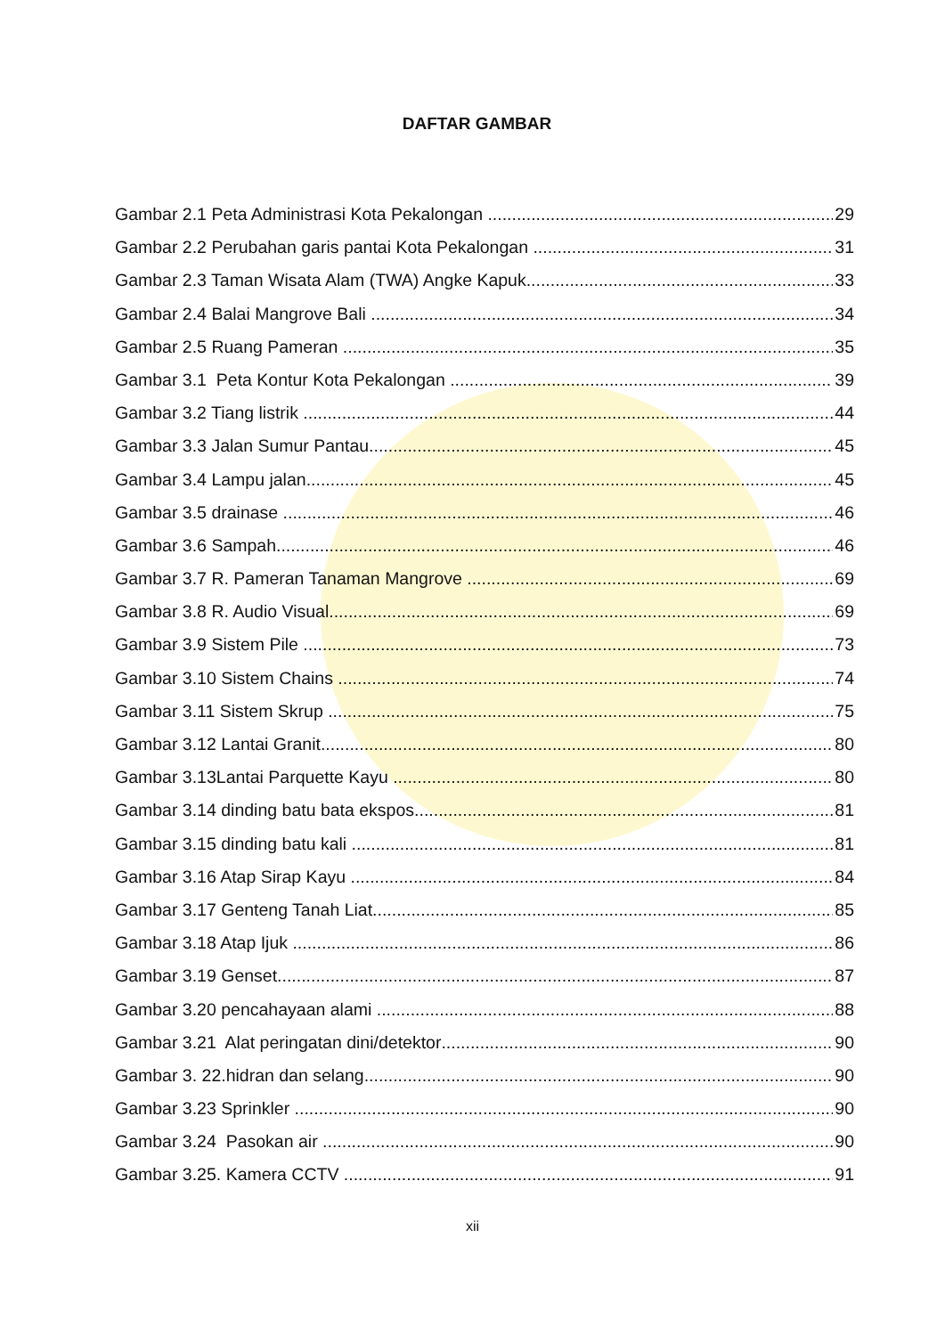DAFTAR GAMBAR
Gambar 2.1 Peta Administrasi Kota Pekalongan 29
Gambar 2.2 Perubahan garis pantai Kota Pekalongan 31
Gambar 2.3 Taman Wisata Alam (TWA) Angke Kapuk 33
Gambar 2.4 Balai Mangrove Bali 34
Gambar 2.5 Ruang Pameran 35
Gambar 3.1 Peta Kontur Kota Pekalongan 39
Gambar 3.2 Tiang listrik 44
Gambar 3.3 Jalan Sumur Pantau 45
Gambar 3.4 Lampu jalan 45
Gambar 3.5 drainase 46
Gambar 3.6 Sampah 46
Gambar 3.7 R. Pameran Tanaman Mangrove 69
Gambar 3.8 R. Audio Visual 69
Gambar 3.9 Sistem Pile 73
Gambar 3.10 Sistem Chains 74
Gambar 3.11 Sistem Skrup 75
Gambar 3.12 Lantai Granit 80
Gambar 3.13Lantai Parquette Kayu 80
Gambar 3.14 dinding batu bata ekspos 81
Gambar 3.15 dinding batu kali 81
Gambar 3.16 Atap Sirap Kayu 84
Gambar 3.17 Genteng Tanah Liat 85
Gambar 3.18 Atap Ijuk 86
Gambar 3.19 Genset 87
Gambar 3.20 pencahayaan alami 88
Gambar 3.21 Alat peringatan dini/detektor 90
Gambar 3. 22.hidran dan selang 90
Gambar 3.23 Sprinkler 90
Gambar 3.24 Pasokan air 90
Gambar 3.25. Kamera CCTV 91
xii